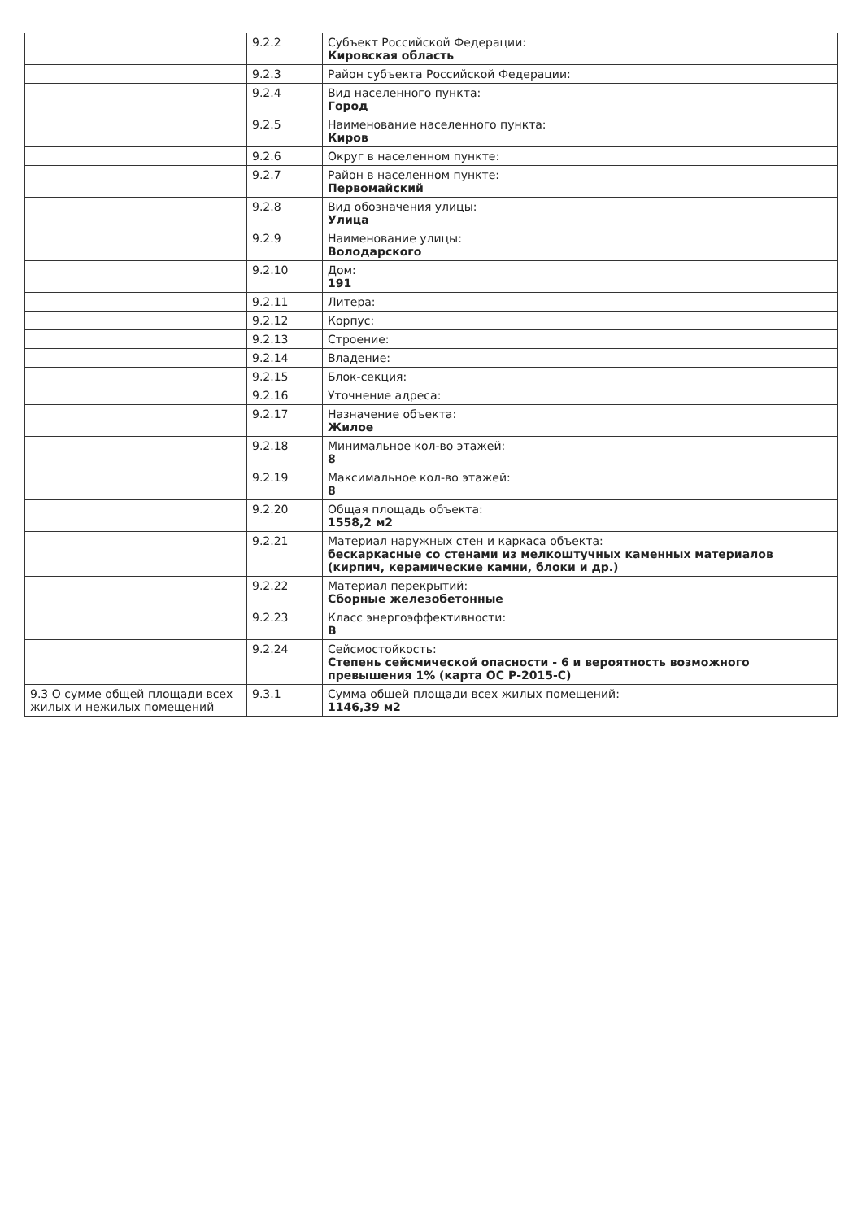| | 9.2.2 | Субъект Российской Федерации: Кировская область |
| | 9.2.3 | Район субъекта Российской Федерации: |
| | 9.2.4 | Вид населенного пункта: Город |
| | 9.2.5 | Наименование населенного пункта: Киров |
| | 9.2.6 | Округ в населенном пункте: |
| | 9.2.7 | Район в населенном пункте: Первомайский |
| | 9.2.8 | Вид обозначения улицы: Улица |
| | 9.2.9 | Наименование улицы: Володарского |
| | 9.2.10 | Дом: 191 |
| | 9.2.11 | Литера: |
| | 9.2.12 | Корпус: |
| | 9.2.13 | Строение: |
| | 9.2.14 | Владение: |
| | 9.2.15 | Блок-секция: |
| | 9.2.16 | Уточнение адреса: |
| | 9.2.17 | Назначение объекта: Жилое |
| | 9.2.18 | Минимальное кол-во этажей: 8 |
| | 9.2.19 | Максимальное кол-во этажей: 8 |
| | 9.2.20 | Общая площадь объекта: 1558,2 м2 |
| | 9.2.21 | Материал наружных стен и каркаса объекта: бескаркасные со стенами из мелкоштучных каменных материалов (кирпич, керамические камни, блоки и др.) |
| | 9.2.22 | Материал перекрытий: Сборные железобетонные |
| | 9.2.23 | Класс энергоэффективности: B |
| | 9.2.24 | Сейсмостойкость: Степень сейсмической опасности - 6 и вероятность возможного превышения 1% (карта ОС Р-2015-С) |
| 9.3 О сумме общей площади всех жилых и нежилых помещений | 9.3.1 | Сумма общей площади всех жилых помещений: 1146,39 м2 |